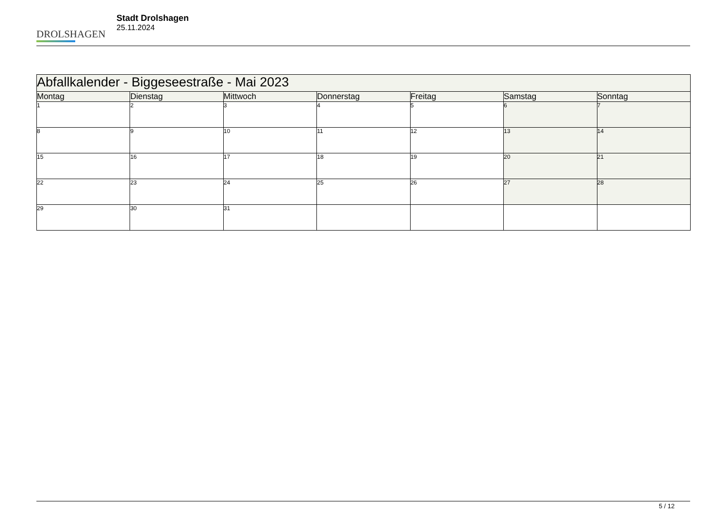DROLSHAGEN
Stadt Drolshagen
25.11.2024
| Abfallkalender - Biggeseestraße - Mai 2023 | | | | | | |
| --- | --- | --- | --- | --- | --- | --- |
| Montag | Dienstag | Mittwoch | Donnerstag | Freitag | Samstag | Sonntag |
| 1 | 2 | 3 | 4 | 5 | 6 | 7 |
| 8 | 9 | 10 | 11 | 12 | 13 | 14 |
| 15 | 16 | 17 | 18 | 19 | 20 | 21 |
| 22 | 23 | 24 | 25 | 26 | 27 | 28 |
| 29 | 30 | 31 | | | | |
5 / 12